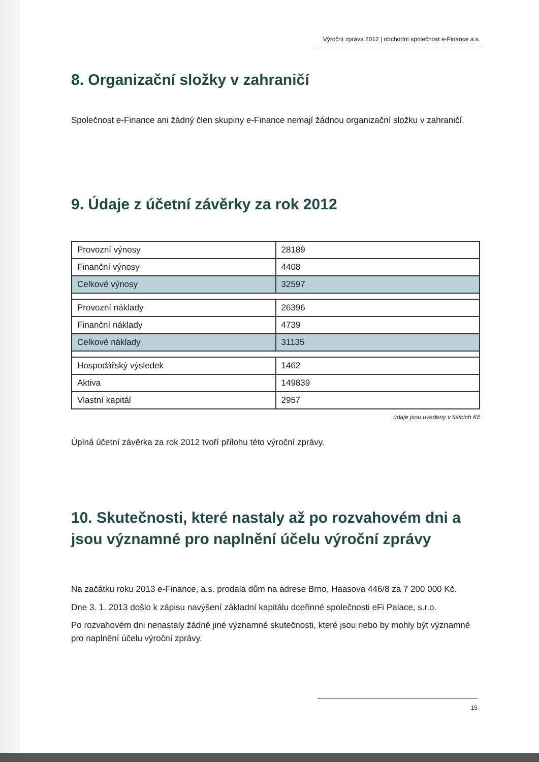Výroční zpráva 2012 | obchodní společnost e-Finance a.s.
8. Organizační složky v zahraničí
Společnost e-Finance ani žádný člen skupiny e-Finance nemají žádnou organizační složku v zahraničí.
9. Údaje z účetní závěrky za rok 2012
| Provozní výnosy | 28189 |
| Finanční výnosy | 4408 |
| Celkové výnosy | 32597 |
| Provozní náklady | 26396 |
| Finanční náklady | 4739 |
| Celkové náklady | 31135 |
| Hospodářský výsledek | 1462 |
| Aktiva | 149839 |
| Vlastní kapitál | 2957 |
údaje jsou uvedeny v tisících Kč
Úplná účetní závěrka za rok 2012 tvoří přílohu této výroční zprávy.
10. Skutečnosti, které nastaly až po rozvahovém dni a jsou významné pro naplnění účelu výroční zprávy
Na začátku roku 2013 e-Finance, a.s. prodala dům na adrese Brno, Haasova 446/8 za 7 200 000 Kč.
Dne 3. 1. 2013 došlo k zápisu navýšení základní kapitálu dceřinné společnosti eFi Palace, s.r.o.
Po rozvahovém dni nenastaly žádné jiné významné skutečnosti, které jsou nebo by mohly být významné pro naplnění účelu výroční zprávy.
15